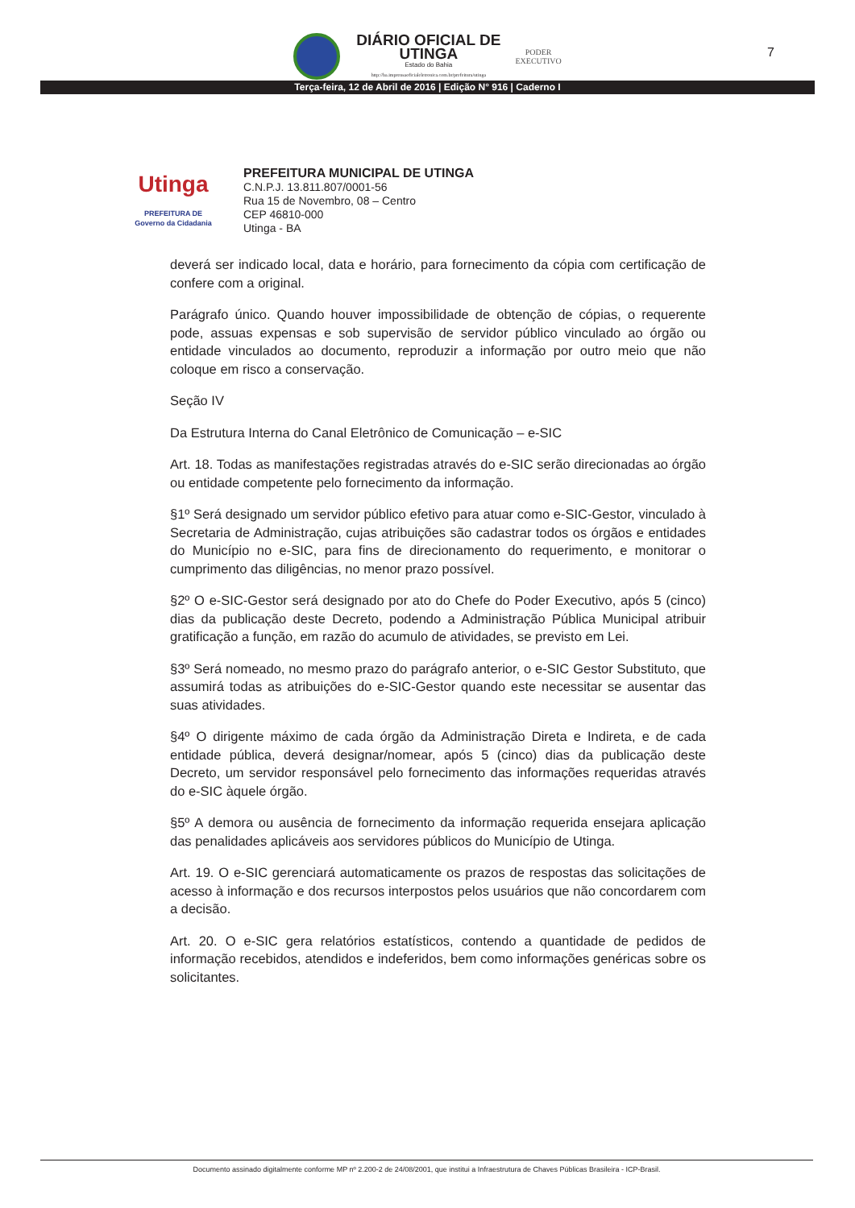DIÁRIO OFICIAL DE
UTINGA
Estado do Bahia
http://ba.imprensaoficialeletronica.com.br/prefeitura/utinga
PODER
EXECUTIVO
7
Terça-feira, 12 de Abril de 2016 | Edição N° 916 | Caderno I
Utinga
PREFEITURA DE
Governo da Cidadania
PREFEITURA MUNICIPAL DE UTINGA
C.N.P.J. 13.811.807/0001-56
Rua 15 de Novembro, 08 – Centro
CEP 46810-000
Utinga - BA
deverá ser indicado local, data e horário, para fornecimento da cópia com certificação de confere com a original.
Parágrafo único. Quando houver impossibilidade de obtenção de cópias, o requerente pode, assuas expensas e sob supervisão de servidor público vinculado ao órgão ou entidade vinculados ao documento, reproduzir a informação por outro meio que não coloque em risco a conservação.
Seção IV
Da Estrutura Interna do Canal Eletrônico de Comunicação – e-SIC
Art. 18. Todas as manifestações registradas através do e-SIC serão direcionadas ao órgão ou entidade competente pelo fornecimento da informação.
§1º Será designado um servidor público efetivo para atuar como e-SIC-Gestor, vinculado à Secretaria de Administração, cujas atribuições são cadastrar todos os órgãos e entidades do Município no e-SIC, para fins de direcionamento do requerimento, e monitorar o cumprimento das diligências, no menor prazo possível.
§2º O e-SIC-Gestor será designado por ato do Chefe do Poder Executivo, após 5 (cinco) dias da publicação deste Decreto, podendo a Administração Pública Municipal atribuir gratificação a função, em razão do acumulo de atividades, se previsto em Lei.
§3º Será nomeado, no mesmo prazo do parágrafo anterior, o e-SIC Gestor Substituto, que assumirá todas as atribuições do e-SIC-Gestor quando este necessitar se ausentar das suas atividades.
§4º O dirigente máximo de cada órgão da Administração Direta e Indireta, e de cada entidade pública, deverá designar/nomear, após 5 (cinco) dias da publicação deste Decreto, um servidor responsável pelo fornecimento das informações requeridas através do e-SIC àquele órgão.
§5º A demora ou ausência de fornecimento da informação requerida ensejara aplicação das penalidades aplicáveis aos servidores públicos do Município de Utinga.
Art. 19. O e-SIC gerenciará automaticamente os prazos de respostas das solicitações de acesso à informação e dos recursos interpostos pelos usuários que não concordarem com a decisão.
Art. 20. O e-SIC gera relatórios estatísticos, contendo a quantidade de pedidos de informação recebidos, atendidos e indeferidos, bem como informações genéricas sobre os solicitantes.
Documento assinado digitalmente conforme MP nº 2.200-2 de 24/08/2001, que institui a Infraestrutura de Chaves Públicas Brasileira - ICP-Brasil.